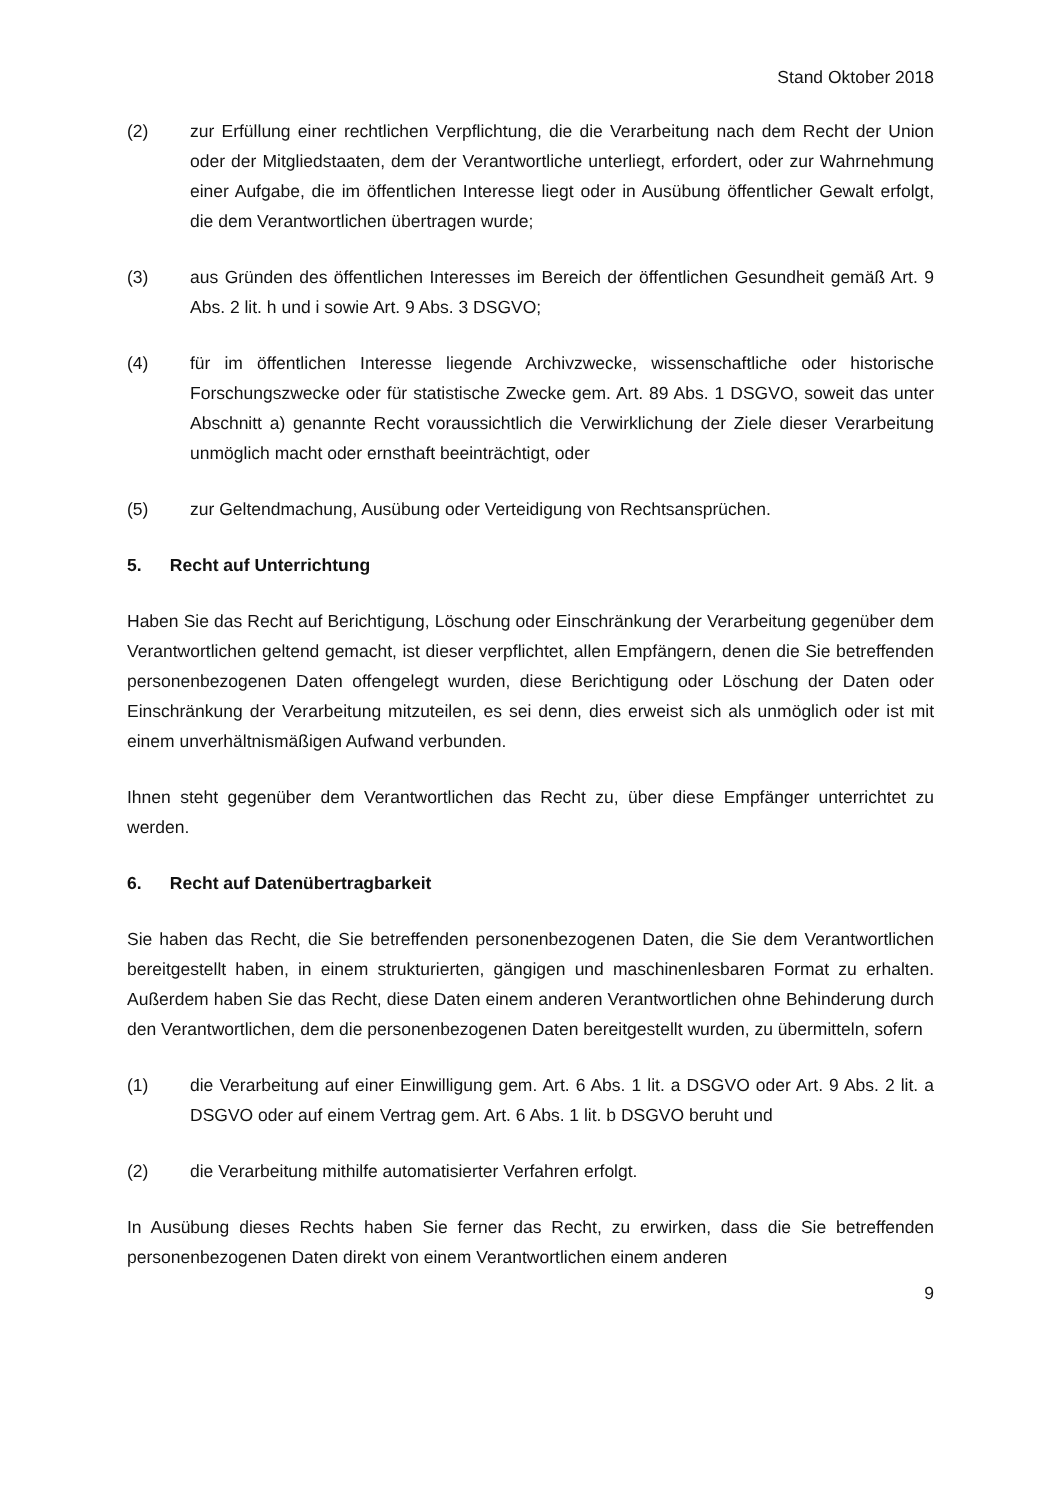Stand Oktober 2018
(2) zur Erfüllung einer rechtlichen Verpflichtung, die die Verarbeitung nach dem Recht der Union oder der Mitgliedstaaten, dem der Verantwortliche unterliegt, erfordert, oder zur Wahrnehmung einer Aufgabe, die im öffentlichen Interesse liegt oder in Ausübung öffentlicher Gewalt erfolgt, die dem Verantwortlichen übertragen wurde;
(3) aus Gründen des öffentlichen Interesses im Bereich der öffentlichen Gesundheit gemäß Art. 9 Abs. 2 lit. h und i sowie Art. 9 Abs. 3 DSGVO;
(4) für im öffentlichen Interesse liegende Archivzwecke, wissenschaftliche oder historische Forschungszwecke oder für statistische Zwecke gem. Art. 89 Abs. 1 DSGVO, soweit das unter Abschnitt a) genannte Recht voraussichtlich die Verwirklichung der Ziele dieser Verarbeitung unmöglich macht oder ernsthaft beeinträchtigt, oder
(5) zur Geltendmachung, Ausübung oder Verteidigung von Rechtsansprüchen.
5. Recht auf Unterrichtung
Haben Sie das Recht auf Berichtigung, Löschung oder Einschränkung der Verarbeitung gegenüber dem Verantwortlichen geltend gemacht, ist dieser verpflichtet, allen Empfängern, denen die Sie betreffenden personenbezogenen Daten offengelegt wurden, diese Berichtigung oder Löschung der Daten oder Einschränkung der Verarbeitung mitzuteilen, es sei denn, dies erweist sich als unmöglich oder ist mit einem unverhältnismäßigen Aufwand verbunden.
Ihnen steht gegenüber dem Verantwortlichen das Recht zu, über diese Empfänger unterrichtet zu werden.
6. Recht auf Datenübertragbarkeit
Sie haben das Recht, die Sie betreffenden personenbezogenen Daten, die Sie dem Verantwortlichen bereitgestellt haben, in einem strukturierten, gängigen und maschinenlesbaren Format zu erhalten. Außerdem haben Sie das Recht, diese Daten einem anderen Verantwortlichen ohne Behinderung durch den Verantwortlichen, dem die personenbezogenen Daten bereitgestellt wurden, zu übermitteln, sofern
(1) die Verarbeitung auf einer Einwilligung gem. Art. 6 Abs. 1 lit. a DSGVO oder Art. 9 Abs. 2 lit. a DSGVO oder auf einem Vertrag gem. Art. 6 Abs. 1 lit. b DSGVO beruht und
(2) die Verarbeitung mithilfe automatisierter Verfahren erfolgt.
In Ausübung dieses Rechts haben Sie ferner das Recht, zu erwirken, dass die Sie betreffenden personenbezogenen Daten direkt von einem Verantwortlichen einem anderen
9